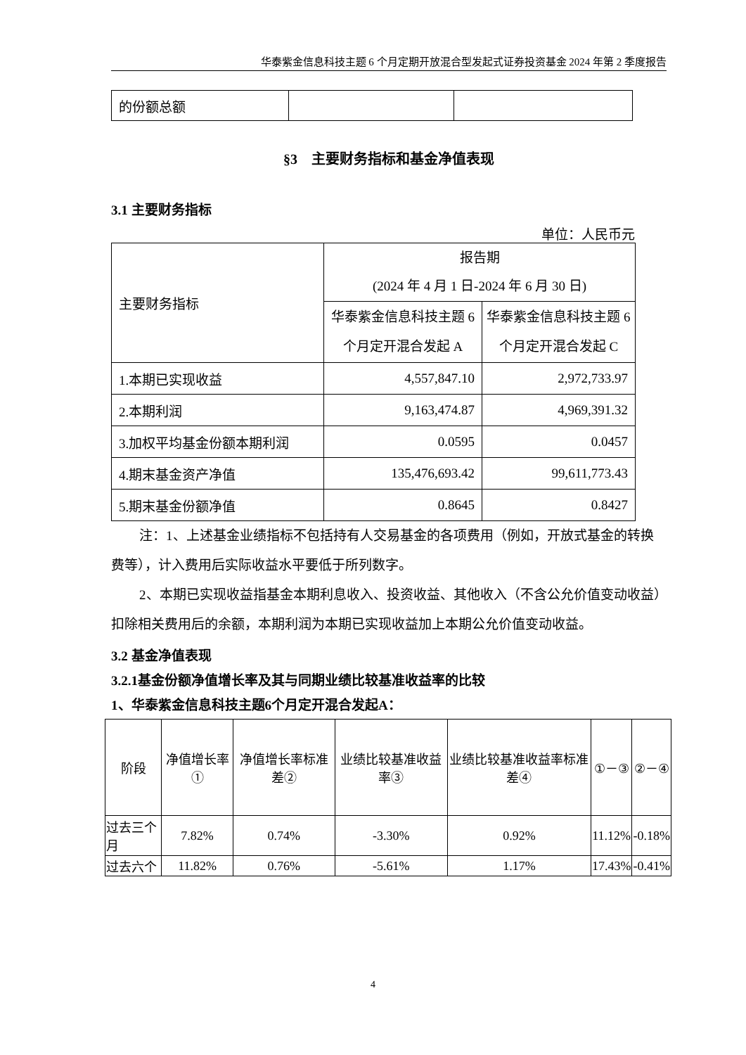华泰紫金信息科技主题 6 个月定期开放混合型发起式证券投资基金 2024 年第 2 季度报告
| 的份额总额 | | |
§3　主要财务指标和基金净值表现
3.1 主要财务指标
单位：人民币元
| 主要财务指标 | 报告期 (2024 年 4 月 1 日-2024 年 6 月 30 日) | |
| | 华泰紫金信息科技主题 6 个月定开混合发起 A | 华泰紫金信息科技主题 6 个月定开混合发起 C |
| 1.本期已实现收益 | 4,557,847.10 | 2,972,733.97 |
| 2.本期利润 | 9,163,474.87 | 4,969,391.32 |
| 3.加权平均基金份额本期利润 | 0.0595 | 0.0457 |
| 4.期末基金资产净值 | 135,476,693.42 | 99,611,773.43 |
| 5.期末基金份额净值 | 0.8645 | 0.8427 |
注：1、上述基金业绩指标不包括持有人交易基金的各项费用（例如，开放式基金的转换费等），计入费用后实际收益水平要低于所列数字。
2、本期已实现收益指基金本期利息收入、投资收益、其他收入（不含公允价值变动收益）扣除相关费用后的余额，本期利润为本期已实现收益加上本期公允价值变动收益。
3.2 基金净值表现
3.2.1基金份额净值增长率及其与同期业绩比较基准收益率的比较
1、华泰紫金信息科技主题6个月定开混合发起A：
| 阶段 | 净值增长率① | 净值增长率标准差② | 业绩比较基准收益率③ | 业绩比较基准收益率标准差④ | ①－③ | ②－④ |
| --- | --- | --- | --- | --- | --- | --- |
| 过去三个月 | 7.82% | 0.74% | -3.30% | 0.92% | 11.12% | -0.18% |
| 过去六个 | 11.82% | 0.76% | -5.61% | 1.17% | 17.43% | -0.41% |
4